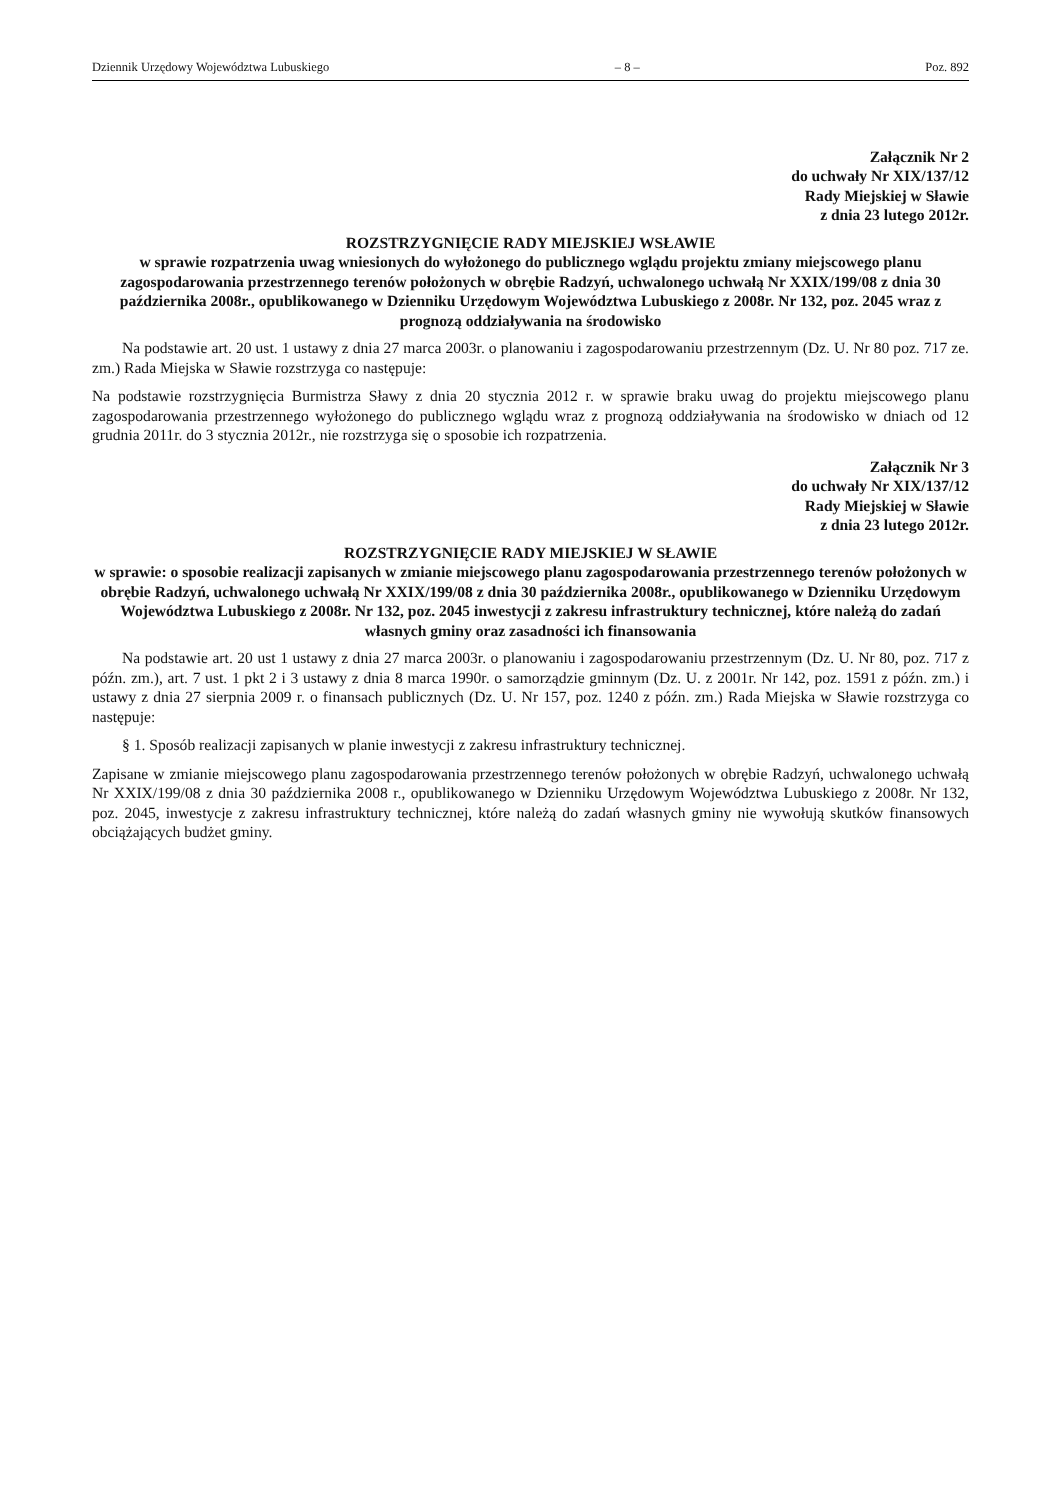Dziennik Urzędowy Województwa Lubuskiego – 8 – Poz. 892
Załącznik Nr 2
do uchwały Nr XIX/137/12
Rady Miejskiej w Sławie
z dnia 23 lutego 2012r.
ROZSTRZYGNIĘCIE RADY MIEJSKIEJ WSŁAWIE
w sprawie rozpatrzenia uwag wniesionych do wyłożonego do publicznego wglądu projektu zmiany miejscowego planu zagospodarowania przestrzennego terenów położonych w obrębie Radzyń, uchwalonego uchwałą Nr XXIX/199/08 z dnia 30 października 2008r., opublikowanego w Dzienniku Urzędowym Województwa Lubuskiego z 2008r. Nr 132, poz. 2045 wraz z prognozą oddziaływania na środowisko
Na podstawie art. 20 ust. 1 ustawy z dnia 27 marca 2003r. o planowaniu i zagospodarowaniu przestrzennym (Dz. U. Nr 80 poz. 717 ze. zm.) Rada Miejska w Sławie rozstrzyga co następuje:
Na podstawie rozstrzygnięcia Burmistrza Sławy z dnia 20 stycznia 2012 r. w sprawie braku uwag do projektu miejscowego planu zagospodarowania przestrzennego wyłożonego do publicznego wglądu wraz z prognozą oddziaływania na środowisko w dniach od 12 grudnia 2011r. do 3 stycznia 2012r., nie rozstrzyga się o sposobie ich rozpatrzenia.
Załącznik Nr 3
do uchwały Nr XIX/137/12
Rady Miejskiej w Sławie
z dnia 23 lutego 2012r.
ROZSTRZYGNIĘCIE RADY MIEJSKIEJ W SŁAWIE
w sprawie: o sposobie realizacji zapisanych w zmianie miejscowego planu zagospodarowania przestrzennego terenów położonych w obrębie Radzyń, uchwalonego uchwałą Nr XXIX/199/08 z dnia 30 października 2008r., opublikowanego w Dzienniku Urzędowym Województwa Lubuskiego z 2008r. Nr 132, poz. 2045 inwestycji z zakresu infrastruktury technicznej, które należą do zadań własnych gminy oraz zasadności ich finansowania
Na podstawie art. 20 ust 1 ustawy z dnia 27 marca 2003r. o planowaniu i zagospodarowaniu przestrzennym (Dz. U. Nr 80, poz. 717 z późn. zm.), art. 7 ust. 1 pkt 2 i 3 ustawy z dnia 8 marca 1990r. o samorządzie gminnym (Dz. U. z 2001r. Nr 142, poz. 1591 z późn. zm.) i ustawy z dnia 27 sierpnia 2009 r. o finansach publicznych (Dz. U. Nr 157, poz. 1240 z późn. zm.) Rada Miejska w Sławie rozstrzyga co następuje:
§ 1. Sposób realizacji zapisanych w planie inwestycji z zakresu infrastruktury technicznej.
Zapisane w zmianie miejscowego planu zagospodarowania przestrzennego terenów położonych w obrębie Radzyń, uchwalonego uchwałą Nr XXIX/199/08 z dnia 30 października 2008 r., opublikowanego w Dzienniku Urzędowym Województwa Lubuskiego z 2008r. Nr 132, poz. 2045, inwestycje z zakresu infrastruktury technicznej, które należą do zadań własnych gminy nie wywołują skutków finansowych obciążających budżet gminy.